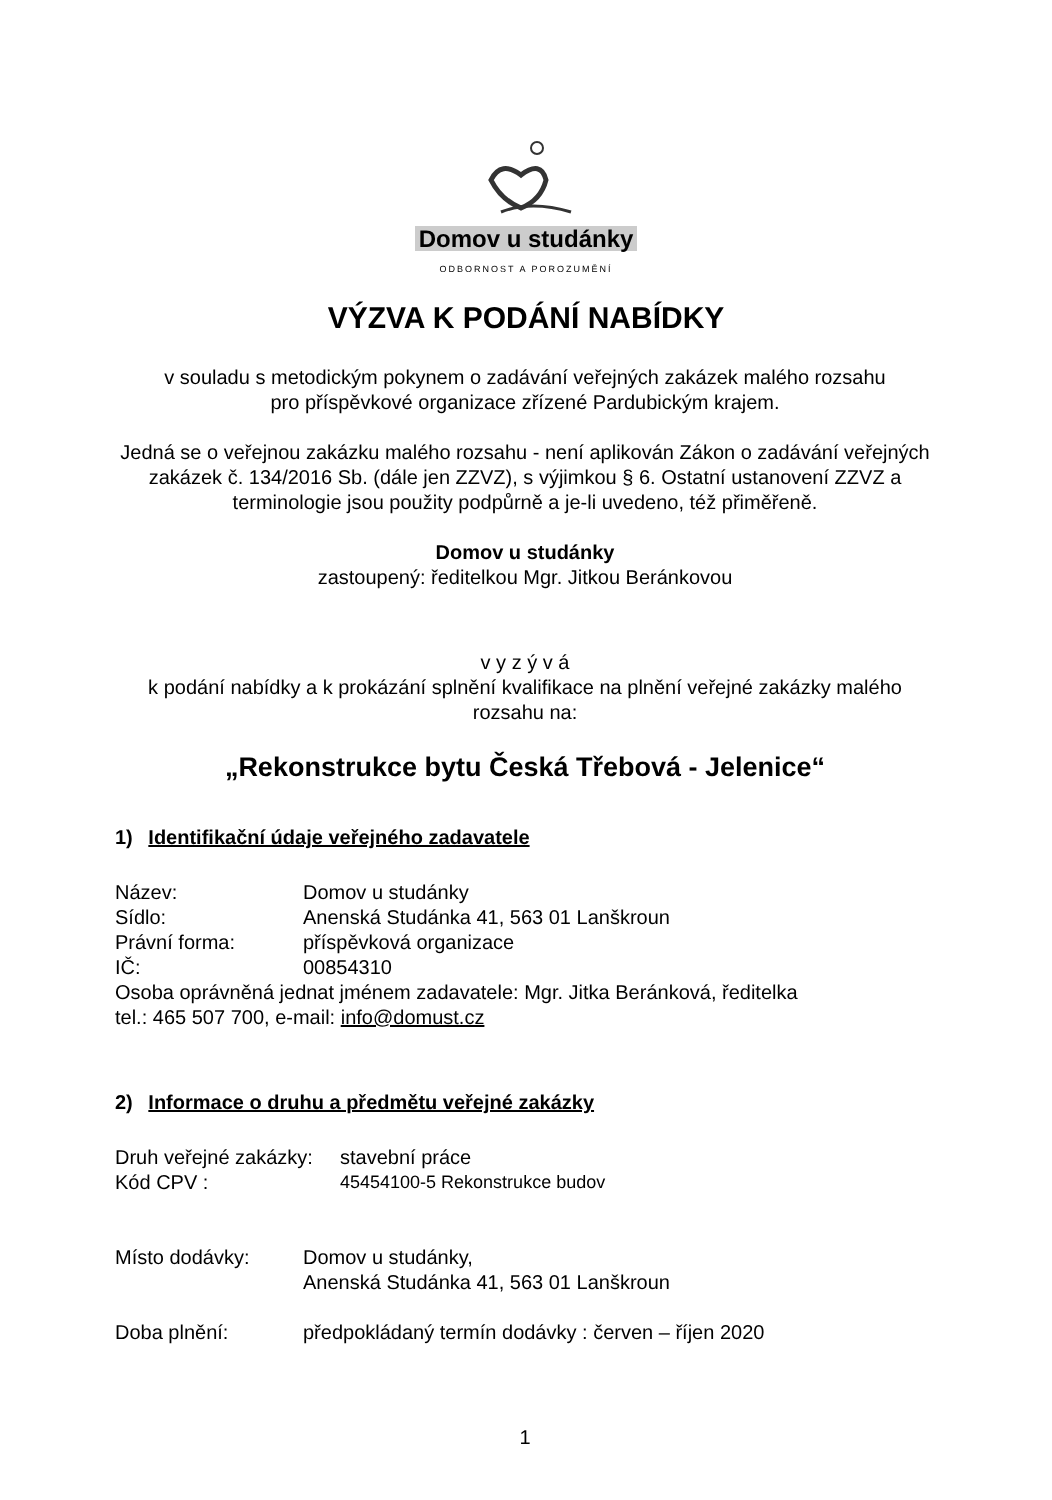Domov u studánky
ODBORNOST A POROZUMĚNÍ
VÝZVA K PODÁNÍ NABÍDKY
v souladu s metodickým pokynem o zadávání veřejných zakázek malého rozsahu
pro příspěvkové organizace zřízené Pardubickým krajem.
Jedná se o veřejnou zakázku malého rozsahu - není aplikován Zákon o zadávání veřejných zakázek č. 134/2016 Sb. (dále jen ZZVZ), s výjimkou § 6. Ostatní ustanovení ZZVZ a terminologie jsou použity podpůrně a je-li uvedeno, též přiměřeně.
Domov u studánky
zastoupený: ředitelkou Mgr. Jitkou Beránkovou
v y z ý v á
k podání nabídky a k prokázání splnění kvalifikace na plnění veřejné zakázky malého rozsahu na:
„Rekonstrukce bytu Česká Třebová - Jelenice“
1) Identifikační údaje veřejného zadavatele
Název: Domov u studánky
Sídlo: Anenská Studánka 41, 563 01 Lanškroun
Právní forma: příspěvková organizace
IČ: 00854310
Osoba oprávněná jednat jménem zadavatele: Mgr. Jitka Beránková, ředitelka
tel.: 465 507 700, e-mail: info@domust.cz
2) Informace o druhu a předmětu veřejné zakázky
Druh veřejné zakázky: stavební práce
Kód CPV : 45454100-5 Rekonstrukce budov
Místo dodávky: Domov u studánky,
Anenská Studánka 41, 563 01 Lanškroun
Doba plnění: předpokládaný termín dodávky : červen – říjen 2020
1